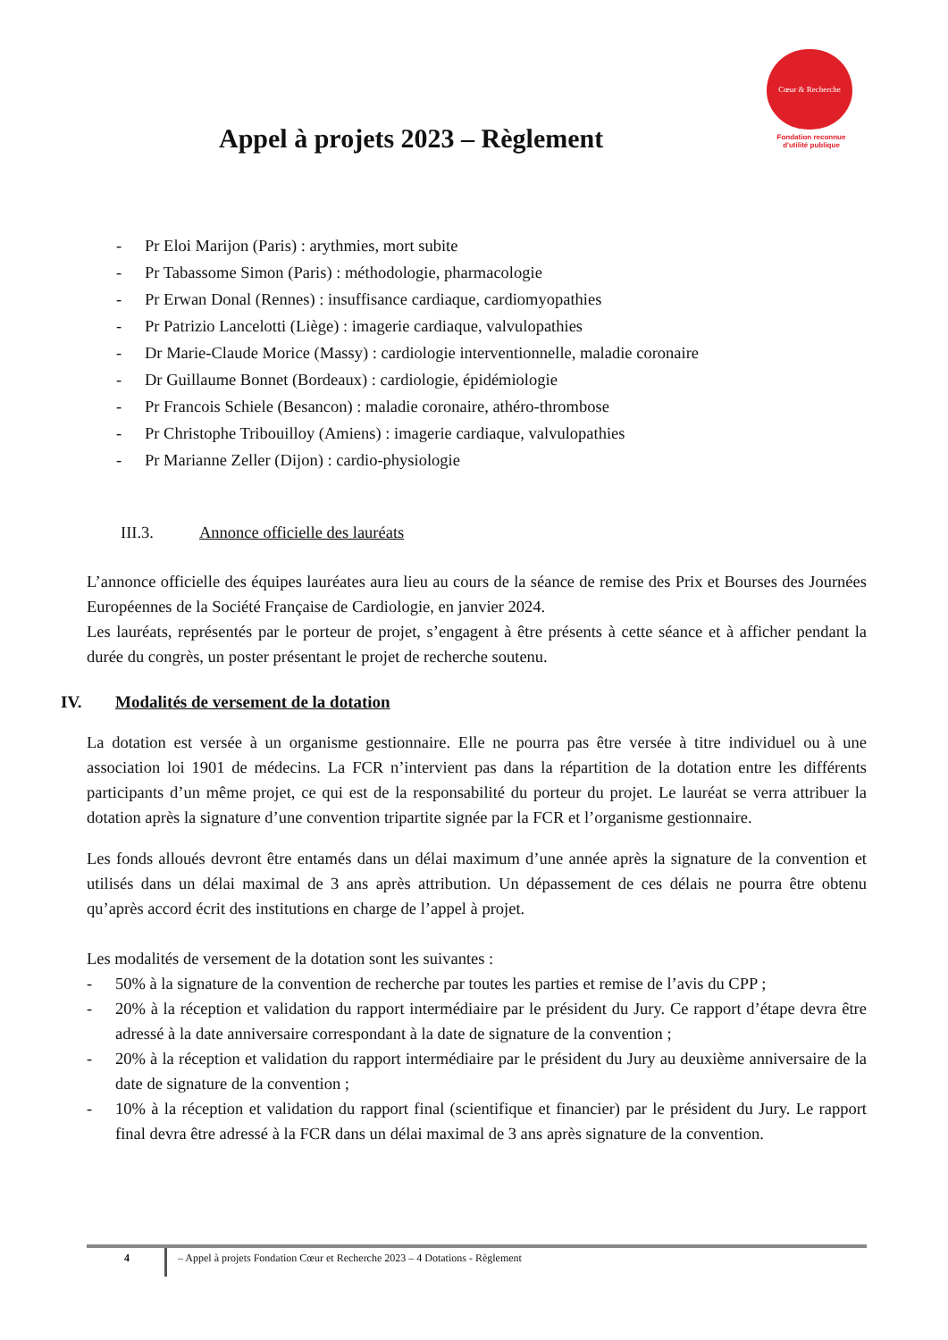Appel à projets 2023 – Règlement
Cœur & Recherche
Fondation reconnue
d'utilité publique
- Pr Eloi Marijon (Paris) : arythmies, mort subite
- Pr Tabassome Simon (Paris) : méthodologie, pharmacologie
- Pr Erwan Donal (Rennes) : insuffisance cardiaque, cardiomyopathies
- Pr Patrizio Lancelotti (Liège) : imagerie cardiaque, valvulopathies
- Dr Marie-Claude Morice (Massy) : cardiologie interventionnelle, maladie coronaire
- Dr Guillaume Bonnet (Bordeaux) : cardiologie, épidémiologie
- Pr Francois Schiele (Besancon) : maladie coronaire, athéro-thrombose
- Pr Christophe Tribouilloy (Amiens) : imagerie cardiaque, valvulopathies
- Pr Marianne Zeller (Dijon) : cardio-physiologie
III.3. Annonce officielle des lauréats
L’annonce officielle des équipes lauréates aura lieu au cours de la séance de remise des Prix et Bourses des Journées Européennes de la Société Française de Cardiologie, en janvier 2024.
Les lauréats, représentés par le porteur de projet, s’engagent à être présents à cette séance et à afficher pendant la durée du congrès, un poster présentant le projet de recherche soutenu.
IV. Modalités de versement de la dotation
La dotation est versée à un organisme gestionnaire. Elle ne pourra pas être versée à titre individuel ou à une association loi 1901 de médecins. La FCR n’intervient pas dans la répartition de la dotation entre les différents participants d’un même projet, ce qui est de la responsabilité du porteur du projet. Le lauréat se verra attribuer la dotation après la signature d’une convention tripartite signée par la FCR et l’organisme gestionnaire.
Les fonds alloués devront être entamés dans un délai maximum d’une année après la signature de la convention et utilisés dans un délai maximal de 3 ans après attribution. Un dépassement de ces délais ne pourra être obtenu qu’après accord écrit des institutions en charge de l’appel à projet.
Les modalités de versement de la dotation sont les suivantes :
- 50% à la signature de la convention de recherche par toutes les parties et remise de l’avis du CPP ;
- 20% à la réception et validation du rapport intermédiaire par le président du Jury. Ce rapport d’étape devra être adressé à la date anniversaire correspondant à la date de signature de la convention ;
- 20% à la réception et validation du rapport intermédiaire par le président du Jury au deuxième anniversaire de la date de signature de la convention ;
- 10% à la réception et validation du rapport final (scientifique et financier) par le président du Jury. Le rapport final devra être adressé à la FCR dans un délai maximal de 3 ans après signature de la convention.
4
– Appel à projets Fondation Cœur et Recherche 2023 – 4 Dotations - Règlement